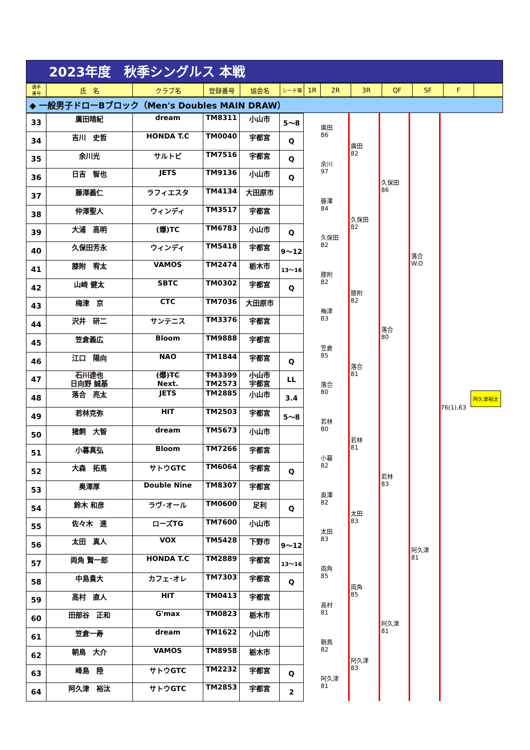2023年度　秋季シングルス 本戦
| 選手 番号 | 氏 名 | クラブ名 | 登録番号 | 協会名 | シード等 | 1R | 2R | 3R | QF | SF | F | |
◆ 一般男子ドローBブロック（Men's Doubles MAIN DRAW）
| 33 | 廣田晴紀 | dream | TM8311 | 小山市 | 5～8 |
| 34 | 吉川 史哲 | HONDA T.C | TM0040 | 宇都宮 | Q |
| 35 | 余川光 | サルトビ | TM7516 | 宇都宮 | Q |
| 36 | 日吉 智也 | JETS | TM9136 | 小山市 | Q |
| 37 | 藤澤義仁 | ラフィエスタ | TM4134 | 大田原市 | |
| 38 | 仲澤聖人 | ウィンディ | TM3517 | 宇都宮 | |
| 39 | 大浦 高明 | (爆)TC | TM6783 | 小山市 | Q |
| 40 | 久保田芳永 | ウィンディ | TM5418 | 宇都宮 | 9～12 |
| 41 | 膝附 宥太 | VAMOS | TM2474 | 栃木市 | 13～16 |
| 42 | 山﨑 健太 | SBTC | TM0302 | 宇都宮 | Q |
| 43 | 梅津 京 | CTC | TM7036 | 大田原市 | |
| 44 | 沢井 研二 | サンテニス | TM3376 | 宇都宮 | |
| 45 | 笠倉義広 | Bloom | TM9888 | 宇都宮 | |
| 46 | 江口 陽向 | NAO | TM1844 | 宇都宮 | Q |
| 47 | 石川達也 日向野 誠基 | (爆)TC Next. | TM3399 TM2573 | 小山市 宇都宮 | LL |
| 48 | 落合 亮太 | JETS | TM2885 | 小山市 | 3.4 |
| 49 | 若林克弥 | HIT | TM2503 | 宇都宮 | 5～8 |
| 50 | 猪飼 大智 | dream | TM5673 | 小山市 | |
| 51 | 小暮真弘 | Bloom | TM7266 | 宇都宮 | |
| 52 | 大森 拓馬 | サトウGTC | TM6064 | 宇都宮 | Q |
| 53 | 奥澤厚 | Double Nine | TM8307 | 宇都宮 | |
| 54 | 鈴木 和彦 | ラヴ･オール | TM0600 | 足利 | Q |
| 55 | 佐々木 進 | ローズTG | TM7600 | 小山市 | |
| 56 | 太田 真人 | VOX | TM5428 | 下野市 | 9～12 |
| 57 | 両角 賢一郎 | HONDA T.C | TM2889 | 宇都宮 | 13～16 |
| 58 | 中島貴大 | カフェ･オレ | TM7303 | 宇都宮 | Q |
| 59 | 高村 直人 | HIT | TM0413 | 宇都宮 | |
| 60 | 田部谷 正和 | G'max | TM0823 | 栃木市 | |
| 61 | 笠倉一寿 | dream | TM1622 | 小山市 | |
| 62 | 朝鳥 大介 | VAMOS | TM8958 | 栃木市 | |
| 63 | 峰島 陸 | サトウGTC | TM2232 | 宇都宮 | Q |
| 64 | 阿久津 裕汰 | サトウGTC | TM2853 | 宇都宮 | 2 |
廣田
86
余川
97
藤澤
84
久保田
82
膝附
82
梅津
83
笠倉
85
落合
80
若林
80
小暮
82
奥澤
82
太田
83
両角
85
高村
81
朝鳥
82
阿久津
81
廣田
82
久保田
82
膝附
82
落合
81
若林
81
太田
83
両角
85
阿久津
83
久保田
86
落合
80
若林
83
阿久津
81
落合
W.O
阿久津
81
76(1),63
阿久津裕汰